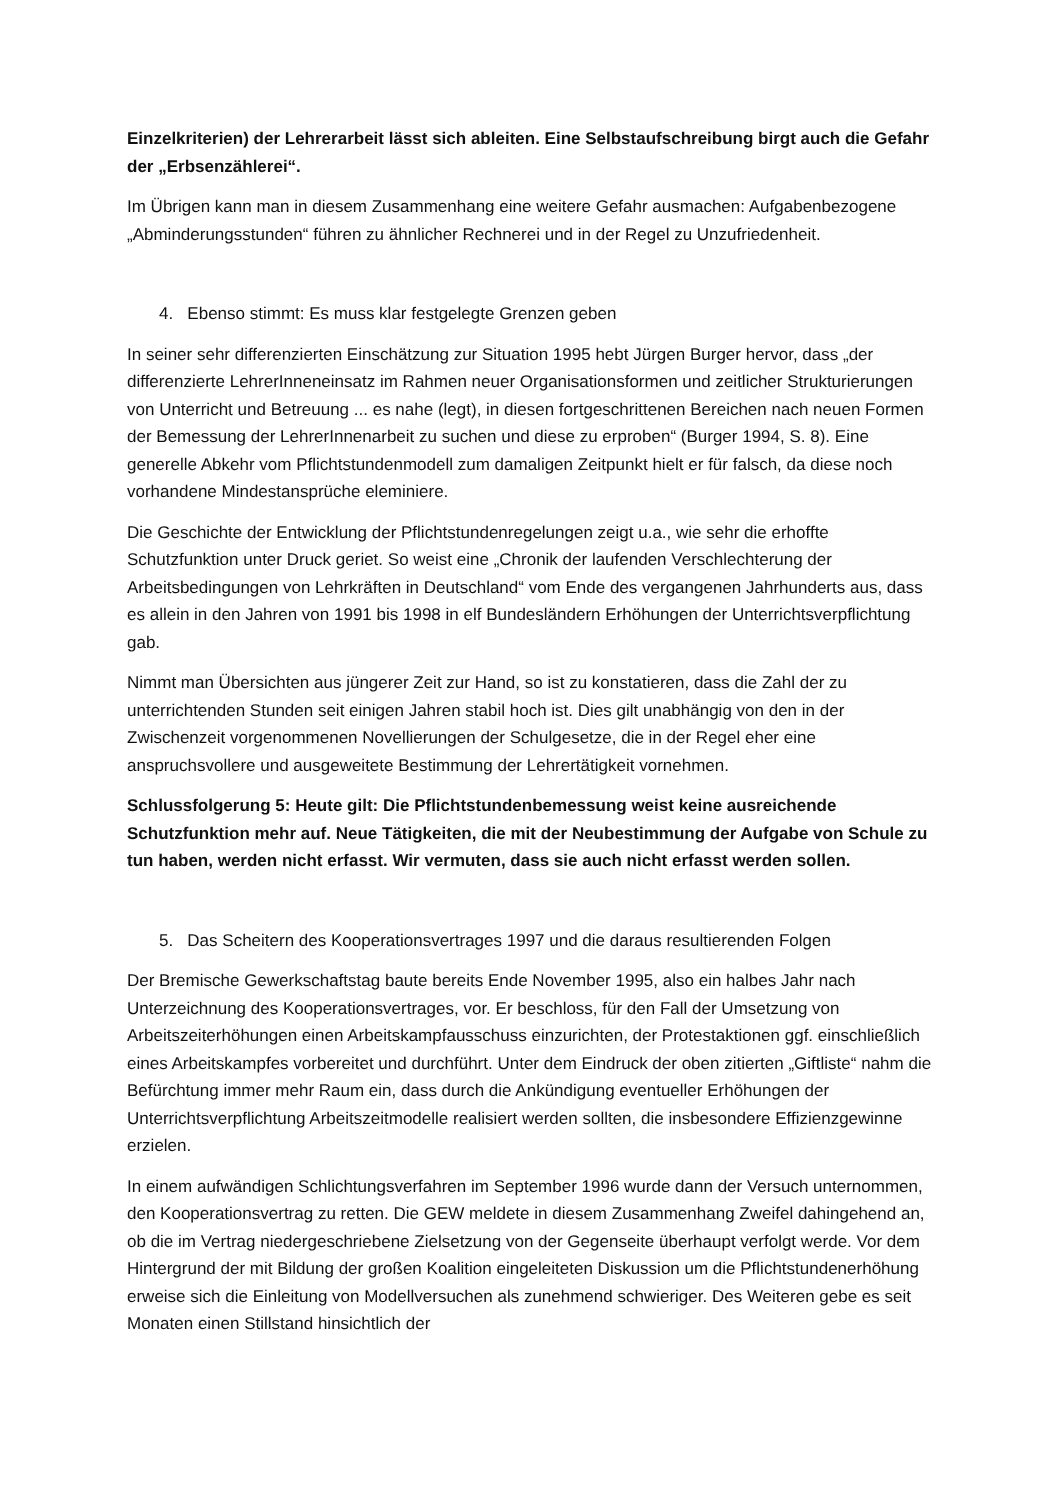Einzelkriterien) der Lehrerarbeit lässt sich ableiten. Eine Selbstaufschreibung birgt auch die Gefahr der „Erbsenzählerei“.
Im Übrigen kann man in diesem Zusammenhang eine weitere Gefahr ausmachen: Aufgabenbezogene „Abminderungsstunden“ führen zu ähnlicher Rechnerei und in der Regel zu Unzufriedenheit.
4. Ebenso stimmt: Es muss klar festgelegte Grenzen geben
In seiner sehr differenzierten Einschätzung zur Situation 1995 hebt Jürgen Burger hervor, dass „der differenzierte LehrerInneneinsatz im Rahmen neuer Organisationsformen und zeitlicher Strukturierungen von Unterricht und Betreuung ... es nahe (legt), in diesen fortgeschrittenen Bereichen nach neuen Formen der Bemessung der LehrerInnenarbeit zu suchen und diese zu erproben“ (Burger 1994, S. 8). Eine generelle Abkehr vom Pflichtstundenmodell zum damaligen Zeitpunkt hielt er für falsch, da diese noch vorhandene Mindestansprüche eleminiere.
Die Geschichte der Entwicklung der Pflichtstundenregelungen zeigt u.a., wie sehr die erhoffte Schutzfunktion unter Druck geriet. So weist eine „Chronik der laufenden Verschlechterung der Arbeitsbedingungen von Lehrkräften in Deutschland“ vom Ende des vergangenen Jahrhunderts aus, dass es allein in den Jahren von 1991 bis 1998 in elf Bundesländern Erhöhungen der Unterrichtsverpflichtung gab.
Nimmt man Übersichten aus jüngerer Zeit zur Hand, so ist zu konstatieren, dass die Zahl der zu unterrichtenden Stunden seit einigen Jahren stabil hoch ist. Dies gilt unabhängig von den in der Zwischenzeit vorgenommenen Novellierungen der Schulgesetze, die in der Regel eher eine anspruchsvollere und ausgeweitete Bestimmung der Lehrertätigkeit vornehmen.
Schlussfolgerung 5: Heute gilt: Die Pflichtstundenbemessung weist keine ausreichende Schutzfunktion mehr auf. Neue Tätigkeiten, die mit der Neubestimmung der Aufgabe von Schule zu tun haben, werden nicht erfasst. Wir vermuten, dass sie auch nicht erfasst werden sollen.
5. Das Scheitern des Kooperationsvertrages 1997 und die daraus resultierenden Folgen
Der Bremische Gewerkschaftstag baute bereits Ende November 1995, also ein halbes Jahr nach Unterzeichnung des Kooperationsvertrages, vor. Er beschloss, für den Fall der Umsetzung von Arbeitszeiterhöhungen einen Arbeitskampfausschuss einzurichten, der Protestaktionen ggf. einschließlich eines Arbeitskampfes vorbereitet und durchführt. Unter dem Eindruck der oben zitierten „Giftliste“ nahm die Befürchtung immer mehr Raum ein, dass durch die Ankündigung eventueller Erhöhungen der Unterrichtsverpflichtung Arbeitszeitmodelle realisiert werden sollten, die insbesondere Effizienzgewinne erzielen.
In einem aufwändigen Schlichtungsverfahren im September 1996 wurde dann der Versuch unternommen, den Kooperationsvertrag zu retten. Die GEW meldete in diesem Zusammenhang Zweifel dahingehend an, ob die im Vertrag niedergeschriebene Zielsetzung von der Gegenseite überhaupt verfolgt werde. Vor dem Hintergrund der mit Bildung der großen Koalition eingeleiteten Diskussion um die Pflichtstundenerhöhung erweise sich die Einleitung von Modellversuchen als zunehmend schwieriger. Des Weiteren gebe es seit Monaten einen Stillstand hinsichtlich der